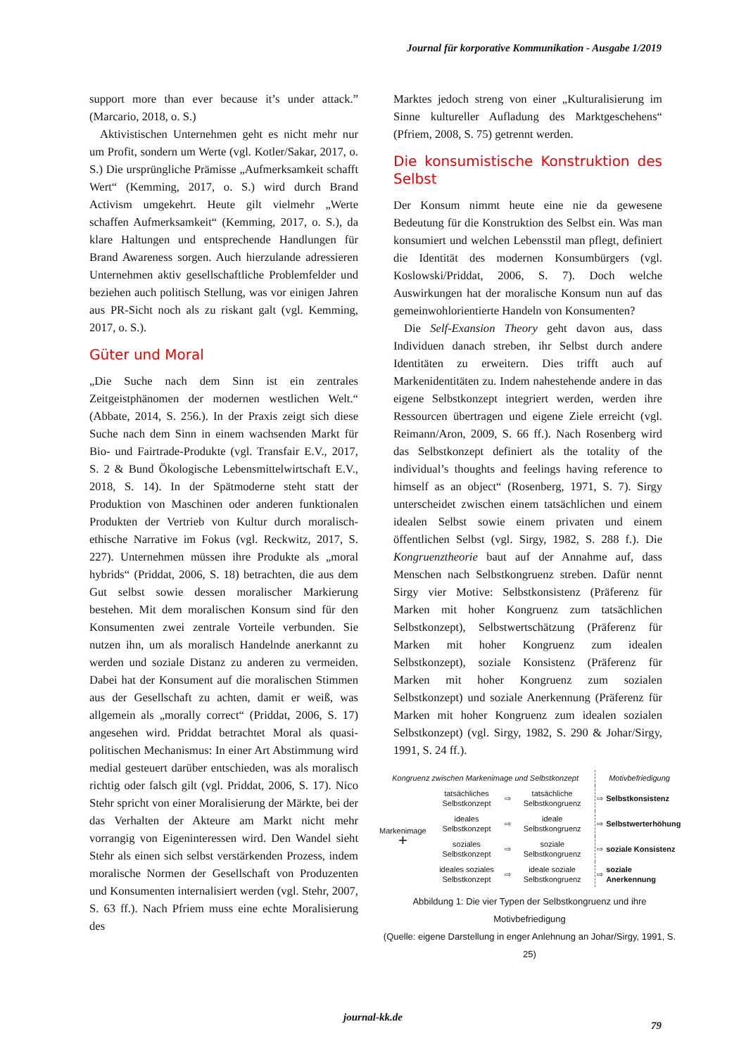Journal für korporative Kommunikation - Ausgabe 1/2019
support more than ever because it’s under attack.” (Marcario, 2018, o. S.)
Aktivistischen Unternehmen geht es nicht mehr nur um Profit, sondern um Werte (vgl. Kotler/Sakar, 2017, o. S.) Die ursprüngliche Prämisse „Aufmerksamkeit schafft Wert“ (Kemming, 2017, o. S.) wird durch Brand Activism umgekehrt. Heute gilt vielmehr „Werte schaffen Aufmerksamkeit“ (Kemming, 2017, o. S.), da klare Haltungen und entsprechende Handlungen für Brand Awareness sorgen. Auch hierzulande adressieren Unternehmen aktiv gesellschaftliche Problemfelder und beziehen auch politisch Stellung, was vor einigen Jahren aus PR-Sicht noch als zu riskant galt (vgl. Kemming, 2017, o. S.).
Güter und Moral
„Die Suche nach dem Sinn ist ein zentrales Zeitgeistphänomen der modernen westlichen Welt.“ (Abbate, 2014, S. 256.). In der Praxis zeigt sich diese Suche nach dem Sinn in einem wachsenden Markt für Bio- und Fairtrade-Produkte (vgl. Transfair E.V., 2017, S. 2 & Bund Ökologische Lebensmittelwirtschaft E.V., 2018, S. 14). In der Spätmoderne steht statt der Produktion von Maschinen oder anderen funktionalen Produkten der Vertrieb von Kultur durch moralisch-ethische Narrative im Fokus (vgl. Reckwitz, 2017, S. 227). Unternehmen müssen ihre Produkte als „moral hybrids“ (Priddat, 2006, S. 18) betrachten, die aus dem Gut selbst sowie dessen moralischer Markierung bestehen. Mit dem moralischen Konsum sind für den Konsumenten zwei zentrale Vorteile verbunden. Sie nutzen ihn, um als moralisch Handelnde anerkannt zu werden und soziale Distanz zu anderen zu vermeiden. Dabei hat der Konsument auf die moralischen Stimmen aus der Gesellschaft zu achten, damit er weiß, was allgemein als „morally correct“ (Priddat, 2006, S. 17) angesehen wird. Priddat betrachtet Moral als quasi-politischen Mechanismus: In einer Art Abstimmung wird medial gesteuert darüber entschieden, was als moralisch richtig oder falsch gilt (vgl. Priddat, 2006, S. 17). Nico Stehr spricht von einer Moralisierung der Märkte, bei der das Verhalten der Akteure am Markt nicht mehr vorrangig von Eigeninteressen wird. Den Wandel sieht Stehr als einen sich selbst verstärkenden Prozess, indem moralische Normen der Gesellschaft von Produzenten und Konsumenten internalisiert werden (vgl. Stehr, 2007, S. 63 ff.). Nach Pfriem muss eine echte Moralisierung des
Marktes jedoch streng von einer „Kulturalisierung im Sinne kultureller Aufladung des Marktgeschehens“ (Pfriem, 2008, S. 75) getrennt werden.
Die konsumistische Konstruktion des Selbst
Der Konsum nimmt heute eine nie da gewesene Bedeutung für die Konstruktion des Selbst ein. Was man konsumiert und welchen Lebensstil man pflegt, definiert die Identität des modernen Konsumbürgers (vgl. Koslowski/Priddat, 2006, S. 7). Doch welche Auswirkungen hat der moralische Konsum nun auf das gemeinwohlorientierte Handeln von Konsumenten?
Die Self-Exansion Theory geht davon aus, dass Individuen danach streben, ihr Selbst durch andere Identitäten zu erweitern. Dies trifft auch auf Markenidentitäten zu. Indem nahestehende andere in das eigene Selbstkonzept integriert werden, werden ihre Ressourcen übertragen und eigene Ziele erreicht (vgl. Reimann/Aron, 2009, S. 66 ff.). Nach Rosenberg wird das Selbstkonzept definiert als the totality of the individual’s thoughts and feelings having reference to himself as an object“ (Rosenberg, 1971, S. 7). Sirgy unterscheidet zwischen einem tatsächlichen und einem idealen Selbst sowie einem privaten und einem öffentlichen Selbst (vgl. Sirgy, 1982, S. 288 f.). Die Kongruenztheorie baut auf der Annahme auf, dass Menschen nach Selbstkongruenz streben. Dafür nennt Sirgy vier Motive: Selbstkonsistenz (Präferenz für Marken mit hoher Kongruenz zum tatsächlichen Selbstkonzept), Selbstwertschätzung (Präferenz für Marken mit hoher Kongruenz zum idealen Selbstkonzept), soziale Konsistenz (Präferenz für Marken mit hoher Kongruenz zum sozialen Selbstkonzept) und soziale Anerkennung (Präferenz für Marken mit hoher Kongruenz zum idealen sozialen Selbstkonzept) (vgl. Sirgy, 1982, S. 290 & Johar/Sirgy, 1991, S. 24 ff.).
| Kongruenz zwischen Markenimage und Selbstkonzept | | | | | Motivbefriedigung | |
| Markenimage + | tatsächliches Selbstkonzept | ⇨ | tatsächliche Selbstkongruenz | | ⇨ | Selbstkonsistenz |
| | ideales Selbstkonzept | ⇨ | ideale Selbstkongruenz | | ⇨ | Selbstwerterhöhung |
| | soziales Selbstkonzept | ⇨ | soziale Selbstkongruenz | | ⇨ | soziale Konsistenz |
| | ideales soziales Selbstkonzept | ⇨ | ideale soziale Selbstkongruenz | | ⇨ | soziale Anerkennung |
Abbildung 1: Die vier Typen der Selbstkongruenz und ihre Motivbefriedigung
(Quelle: eigene Darstellung in enger Anlehnung an Johar/Sirgy, 1991, S. 25)
journal-kk.de
79